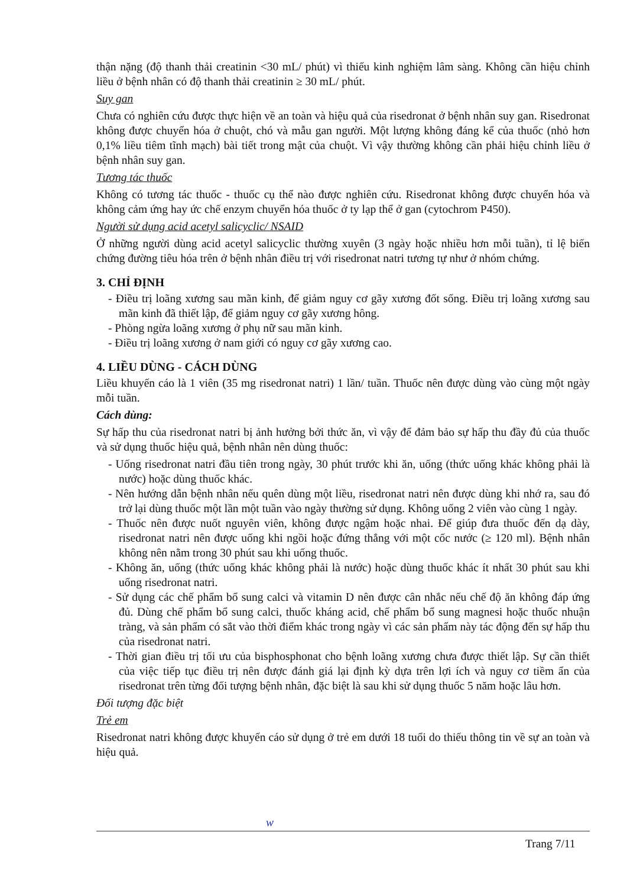thận nặng (độ thanh thải creatinin <30 mL/ phút) vì thiếu kinh nghiệm lâm sàng. Không cần hiệu chỉnh liều ở bệnh nhân có độ thanh thải creatinin ≥ 30 mL/ phút.
Suy gan
Chưa có nghiên cứu được thực hiện về an toàn và hiệu quả của risedronat ở bệnh nhân suy gan. Risedronat không được chuyển hóa ở chuột, chó và mẫu gan người. Một lượng không đáng kể của thuốc (nhỏ hơn 0,1% liều tiêm tĩnh mạch) bài tiết trong mật của chuột. Vì vậy thường không cần phải hiệu chỉnh liều ở bệnh nhân suy gan.
Tương tác thuốc
Không có tương tác thuốc - thuốc cụ thể nào được nghiên cứu. Risedronat không được chuyển hóa và không cảm ứng hay ức chế enzym chuyển hóa thuốc ở ty lạp thể ở gan (cytochrom P450).
Người sử dụng acid acetyl salicyclic/ NSAID
Ở những người dùng acid acetyl salicyclic thường xuyên (3 ngày hoặc nhiều hơn mỗi tuần), tỉ lệ biến chứng đường tiêu hóa trên ở bệnh nhân điều trị với risedronat natri tương tự như ở nhóm chứng.
3. CHỈ ĐỊNH
- Điều trị loãng xương sau mãn kinh, để giảm nguy cơ gãy xương đốt sống. Điều trị loãng xương sau mãn kinh đã thiết lập, để giảm nguy cơ gãy xương hông.
- Phòng ngừa loãng xương ở phụ nữ sau mãn kinh.
- Điều trị loãng xương ở nam giới có nguy cơ gãy xương cao.
4. LIỀU DÙNG - CÁCH DÙNG
Liều khuyến cáo là 1 viên (35 mg risedronat natri) 1 lần/ tuần. Thuốc nên được dùng vào cùng một ngày mỗi tuần.
Cách dùng:
Sự hấp thu của risedronat natri bị ảnh hưởng bởi thức ăn, vì vậy để đảm bảo sự hấp thu đầy đủ của thuốc và sử dụng thuốc hiệu quả, bệnh nhân nên dùng thuốc:
- Uống risedronat natri đầu tiên trong ngày, 30 phút trước khi ăn, uống (thức uống khác không phải là nước) hoặc dùng thuốc khác.
- Nên hướng dẫn bệnh nhân nếu quên dùng một liều, risedronat natri nên được dùng khi nhớ ra, sau đó trở lại dùng thuốc một lần một tuần vào ngày thường sử dụng. Không uống 2 viên vào cùng 1 ngày.
- Thuốc nên được nuốt nguyên viên, không được ngậm hoặc nhai. Để giúp đưa thuốc đến dạ dày, risedronat natri nên được uống khi ngồi hoặc đứng thẳng với một cốc nước (≥ 120 ml). Bệnh nhân không nên nằm trong 30 phút sau khi uống thuốc.
- Không ăn, uống (thức uống khác không phải là nước) hoặc dùng thuốc khác ít nhất 30 phút sau khi uống risedronat natri.
- Sử dụng các chế phẩm bổ sung calci và vitamin D nên được cân nhắc nếu chế độ ăn không đáp ứng đủ. Dùng chế phẩm bổ sung calci, thuốc kháng acid, chế phẩm bổ sung magnesi hoặc thuốc nhuận tràng, và sản phẩm có sắt vào thời điểm khác trong ngày vì các sản phẩm này tác động đến sự hấp thu của risedronat natri.
- Thời gian điều trị tối ưu của bisphosphonat cho bệnh loãng xương chưa được thiết lập. Sự cần thiết của việc tiếp tục điều trị nên được đánh giá lại định kỳ dựa trên lợi ích và nguy cơ tiềm ẩn của risedronat trên từng đối tượng bệnh nhân, đặc biệt là sau khi sử dụng thuốc 5 năm hoặc lâu hơn.
Đối tượng đặc biệt
Trẻ em
Risedronat natri không được khuyến cáo sử dụng ở trẻ em dưới 18 tuổi do thiếu thông tin về sự an toàn và hiệu quả.
w
Trang 7/11